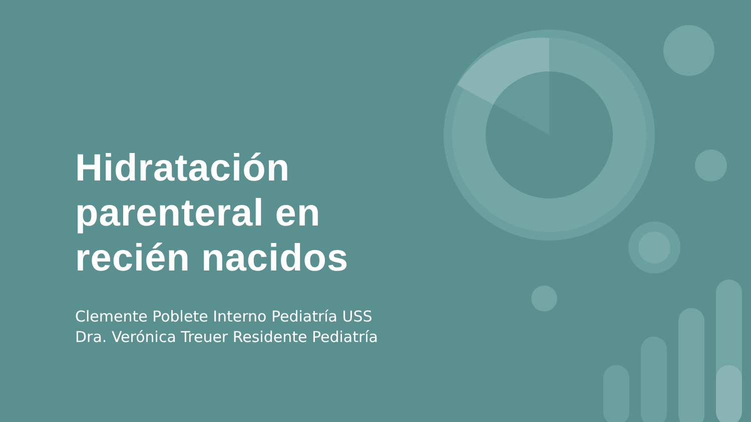Hidratación parenteral en recién nacidos
Clemente Poblete Interno Pediatría USS
Dra. Verónica Treuer Residente Pediatría